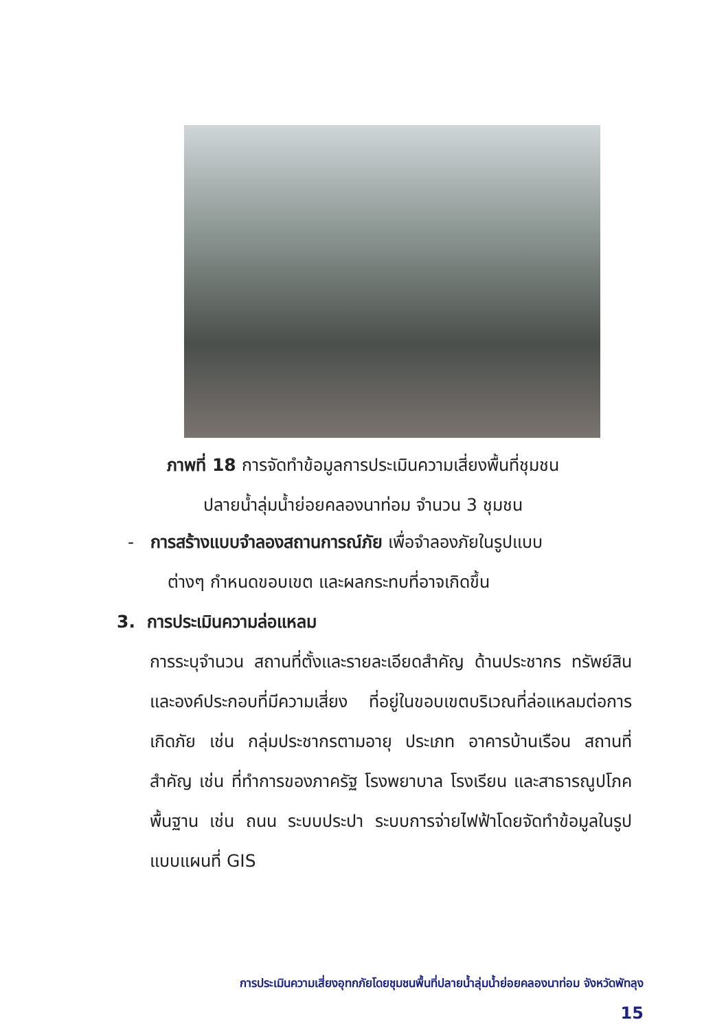ภาพที่ 18 การจัดทำข้อมูลการประเมินความเสี่ยงพื้นที่ชุมชน
ปลายน้ำลุ่มน้ำย่อยคลองนาท่อม จำนวน 3 ชุมชน
- การสร้างแบบจำลองสถานการณ์ภัย เพื่อจำลองภัยในรูปแบบ
ต่างๆ กำหนดขอบเขต และผลกระทบที่อาจเกิดขึ้น
3. การประเมินความล่อแหลม
การระบุจำนวน สถานที่ตั้งและรายละเอียดสำคัญ ด้านประชากร ทรัพย์สิน และองค์ประกอบที่มีความเสี่ยง ที่อยู่ในขอบเขตบริเวณที่ล่อแหลมต่อการเกิดภัย เช่น กลุ่มประชากรตามอายุ ประเภท อาคารบ้านเรือน สถานที่สำคัญ เช่น ที่ทำการของภาครัฐ โรงพยาบาล โรงเรียน และสาธารณูปโภคพื้นฐาน เช่น ถนน ระบบประปา ระบบการจ่ายไฟฟ้าโดยจัดทำข้อมูลในรูปแบบแผนที่ GIS
การประเมินความเสี่ยงอุทกภัยโดยชุมชนพื้นที่ปลายน้ำลุ่มน้ำย่อยคลองนาท่อม จังหวัดพัทลุง
15